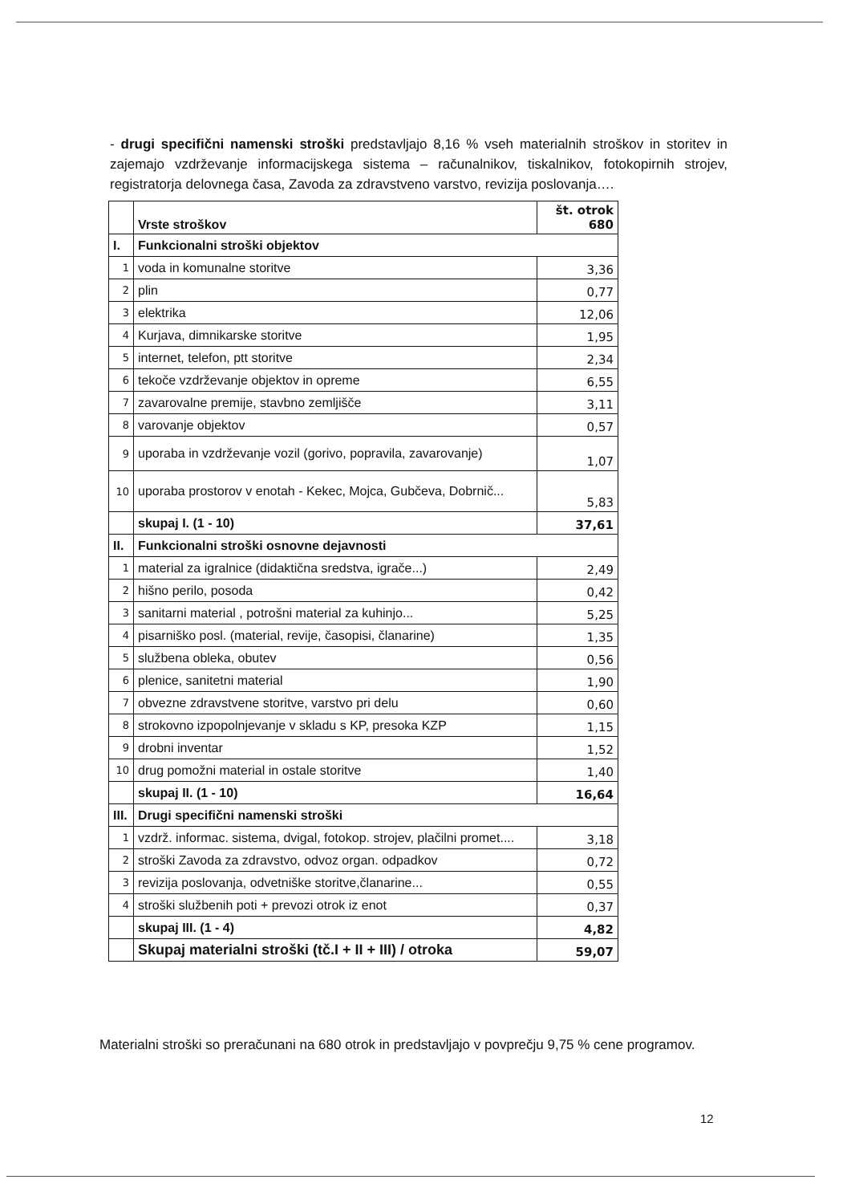- drugi specifični namenski stroški predstavljajo 8,16 % vseh materialnih stroškov in storitev in zajemajo vzdrževanje informacijskega sistema – računalnikov, tiskalnikov, fotokopirnih strojev, registratorja delovnega časa, Zavoda za zdravstveno varstvo, revizija poslovanja….
| | Vrste stroškov | št. otrok 680 |
| I. | Funkcionalni stroški objektov | |
| 1 | voda in komunalne storitve | 3,36 |
| 2 | plin | 0,77 |
| 3 | elektrika | 12,06 |
| 4 | Kurjava, dimnikarske storitve | 1,95 |
| 5 | internet, telefon, ptt storitve | 2,34 |
| 6 | tekoče vzdrževanje objektov in opreme | 6,55 |
| 7 | zavarovalne premije, stavbno zemljišče | 3,11 |
| 8 | varovanje objektov | 0,57 |
| 9 | uporaba in vzdrževanje vozil (gorivo, popravila, zavarovanje) | 1,07 |
| 10 | uporaba prostorov v enotah - Kekec, Mojca, Gubčeva, Dobrnič... | 5,83 |
| | skupaj I. (1 - 10) | 37,61 |
| II. | Funkcionalni stroški osnovne dejavnosti | |
| 1 | material za igralnice (didaktična sredstva, igrače...) | 2,49 |
| 2 | hišno perilo, posoda | 0,42 |
| 3 | sanitarni material , potrošni material za kuhinjo... | 5,25 |
| 4 | pisarniško posl. (material, revije, časopisi, članarine) | 1,35 |
| 5 | službena obleka, obutev | 0,56 |
| 6 | plenice, sanitetni material | 1,90 |
| 7 | obvezne zdravstvene storitve, varstvo pri delu | 0,60 |
| 8 | strokovno izpopolnjevanje v skladu s KP, presoka KZP | 1,15 |
| 9 | drobni inventar | 1,52 |
| 10 | drug pomožni material in ostale storitve | 1,40 |
| | skupaj II. (1 - 10) | 16,64 |
| III. | Drugi specifični namenski stroški | |
| 1 | vzdrž. informac. sistema, dvigal, fotokop. strojev, plačilni promet.... | 3,18 |
| 2 | stroški Zavoda za zdravstvo, odvoz organ. odpadkov | 0,72 |
| 3 | revizija poslovanja, odvetniške storitve,članarine... | 0,55 |
| 4 | stroški službenih poti + prevozi otrok iz enot | 0,37 |
| | skupaj III. (1 - 4) | 4,82 |
| | Skupaj materialni stroški (tč.I + II + III) / otroka | 59,07 |
Materialni stroški so preračunani na 680 otrok in predstavljajo v povprečju 9,75 % cene programov.
12